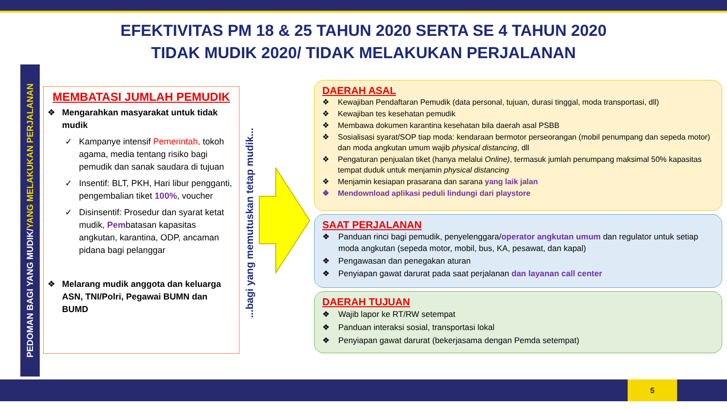EFEKTIVITAS PM 18 & 25 TAHUN 2020 SERTA SE 4 TAHUN 2020
TIDAK MUDIK 2020/ TIDAK MELAKUKAN PERJALANAN
PEDOMAN BAGI YANG MUDIK/YANG MELAKUKAN PERJALANAN
MEMBATASI JUMLAH PEMUDIK
❖ Mengarahkan masyarakat untuk tidak mudik
✓ Kampanye intensif Pemerintah, tokoh agama, media tentang risiko bagi pemudik dan sanak saudara di tujuan
✓ Insentif: BLT, PKH, Hari libur pengganti, pengembalian tiket 100%, voucher
✓ Disinsentif: Prosedur dan syarat ketat mudik, Pembatasan kapasitas angkutan, karantina, ODP, ancaman pidana bagi pelanggar
❖ Melarang mudik anggota dan keluarga ASN, TNI/Polri, Pegawai BUMN dan BUMD
...bagi yang memutuskan tetap mudik...
DAERAH ASAL
❖ Kewajiban Pendaftaran Pemudik (data personal, tujuan, durasi tinggal, moda transportasi, dll)
❖ Kewajiban tes kesehatan pemudik
❖ Membawa dokumen karantina kesehatan bila daerah asal PSBB
❖ Sosialisasi syarat/SOP tiap moda: kendaraan bermotor perseorangan (mobil penumpang dan sepeda motor) dan moda angkutan umum wajib physical distancing, dll
❖ Pengaturan penjualan tiket (hanya melalui Online), termasuk jumlah penumpang maksimal 50% kapasitas tempat duduk untuk menjamin physical distancing
❖ Menjamin kesiapan prasarana dan sarana yang laik jalan
❖ Mendownload aplikasi peduli lindungi dari playstore
SAAT PERJALANAN
❖ Panduan rinci bagi pemudik, penyelenggara/operator angkutan umum dan regulator untuk setiap moda angkutan (sepeda motor, mobil, bus, KA, pesawat, dan kapal)
❖ Pengawasan dan penegakan aturan
❖ Penyiapan gawat darurat pada saat perjalanan dan layanan call center
DAERAH TUJUAN
❖ Wajib lapor ke RT/RW setempat
❖ Panduan interaksi sosial, transportasi lokal
❖ Penyiapan gawat darurat (bekerjasama dengan Pemda setempat)
5